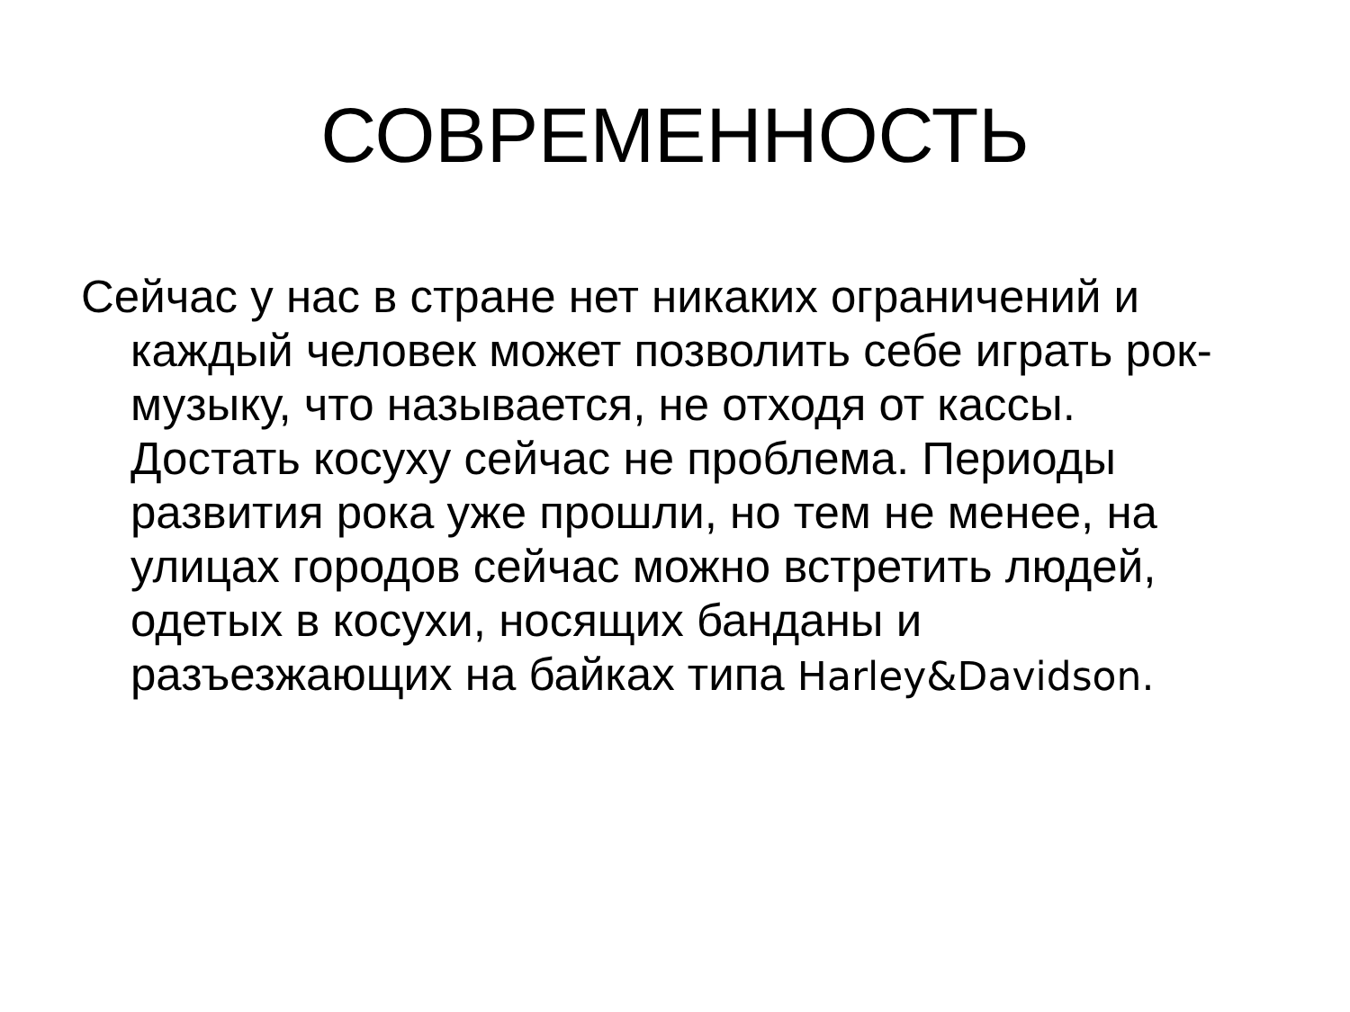СОВРЕМЕННОСТЬ
Сейчас у нас в стране нет никаких ограничений и каждый человек может позволить себе играть рок-музыку, что называется, не отходя от кассы. Достать косуху сейчас не проблема. Периоды развития рока уже прошли, но тем не менее, на улицах городов сейчас можно встретить людей, одетых в косухи, носящих банданы и разъезжающих на байках типа Harley&Davidson.